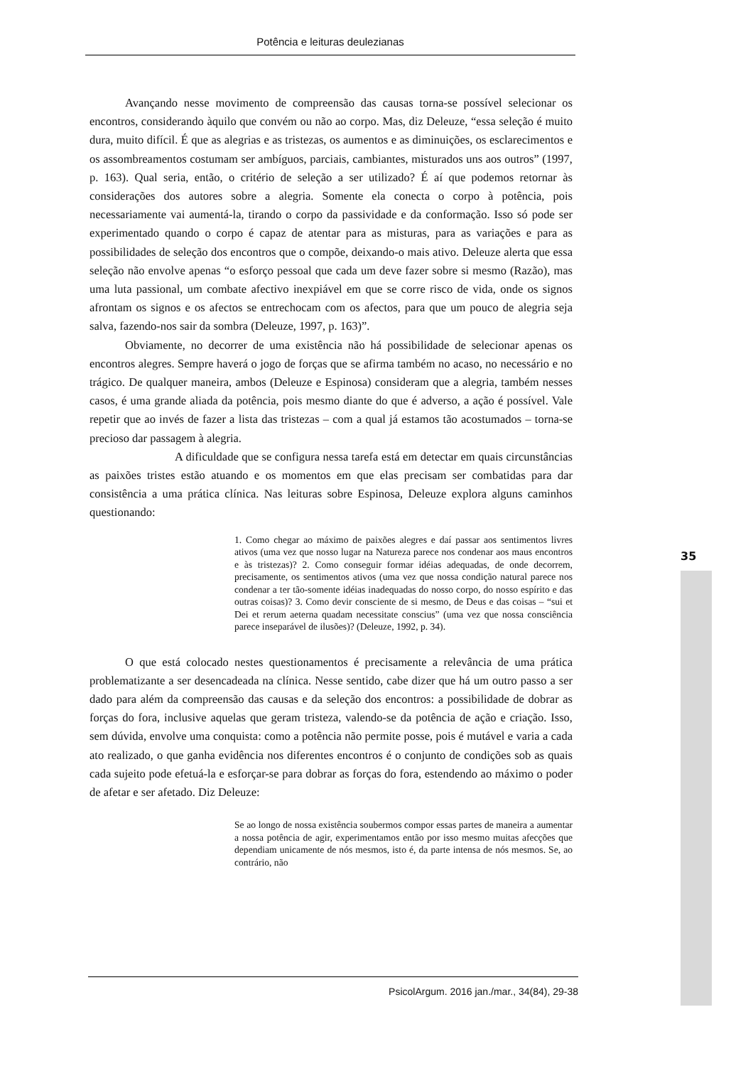Potência e leituras deulezianas
Avançando nesse movimento de compreensão das causas torna-se possível selecionar os encontros, considerando àquilo que convém ou não ao corpo. Mas, diz Deleuze, “essa seleção é muito dura, muito difícil. É que as alegrias e as tristezas, os aumentos e as diminuições, os esclarecimentos e os assombreamentos costumam ser ambíguos, parciais, cambiantes, misturados uns aos outros” (1997, p. 163). Qual seria, então, o critério de seleção a ser utilizado? É aí que podemos retornar às considerações dos autores sobre a alegria. Somente ela conecta o corpo à potência, pois necessariamente vai aumentá-la, tirando o corpo da passividade e da conformação. Isso só pode ser experimentado quando o corpo é capaz de atentar para as misturas, para as variações e para as possibilidades de seleção dos encontros que o compõe, deixando-o mais ativo. Deleuze alerta que essa seleção não envolve apenas “o esforço pessoal que cada um deve fazer sobre si mesmo (Razão), mas uma luta passional, um combate afectivo inexpiável em que se corre risco de vida, onde os signos afrontam os signos e os afectos se entrechocam com os afectos, para que um pouco de alegria seja salva, fazendo-nos sair da sombra (Deleuze, 1997, p. 163)”.
Obviamente, no decorrer de uma existência não há possibilidade de selecionar apenas os encontros alegres. Sempre haverá o jogo de forças que se afirma também no acaso, no necessário e no trágico. De qualquer maneira, ambos (Deleuze e Espinosa) consideram que a alegria, também nesses casos, é uma grande aliada da potência, pois mesmo diante do que é adverso, a ação é possível. Vale repetir que ao invés de fazer a lista das tristezas – com a qual já estamos tão acostumados – torna-se precioso dar passagem à alegria.
A dificuldade que se configura nessa tarefa está em detectar em quais circunstâncias as paixões tristes estão atuando e os momentos em que elas precisam ser combatidas para dar consistência a uma prática clínica. Nas leituras sobre Espinosa, Deleuze explora alguns caminhos questionando:
1. Como chegar ao máximo de paixões alegres e daí passar aos sentimentos livres ativos (uma vez que nosso lugar na Natureza parece nos condenar aos maus encontros e às tristezas)? 2. Como conseguir formar idéias adequadas, de onde decorrem, precisamente, os sentimentos ativos (uma vez que nossa condição natural parece nos condenar a ter tão-somente idéias inadequadas do nosso corpo, do nosso espírito e das outras coisas)? 3. Como devir consciente de si mesmo, de Deus e das coisas – “sui et Dei et rerum aeterna quadam necessitate conscius” (uma vez que nossa consciência parece inseparável de ilusões)? (Deleuze, 1992, p. 34).
O que está colocado nestes questionamentos é precisamente a relevância de uma prática problematizante a ser desencadeada na clínica. Nesse sentido, cabe dizer que há um outro passo a ser dado para além da compreensão das causas e da seleção dos encontros: a possibilidade de dobrar as forças do fora, inclusive aquelas que geram tristeza, valendo-se da potência de ação e criação. Isso, sem dúvida, envolve uma conquista: como a potência não permite posse, pois é mutável e varia a cada ato realizado, o que ganha evidência nos diferentes encontros é o conjunto de condições sob as quais cada sujeito pode efetuá-la e esforçar-se para dobrar as forças do fora, estendendo ao máximo o poder de afetar e ser afetado. Diz Deleuze:
Se ao longo de nossa existência soubermos compor essas partes de maneira a aumentar a nossa potência de agir, experimentamos então por isso mesmo muitas afecções que dependiam unicamente de nós mesmos, isto é, da parte intensa de nós mesmos. Se, ao contrário, não
35
PsicolArgum. 2016 jan./mar., 34(84), 29-38